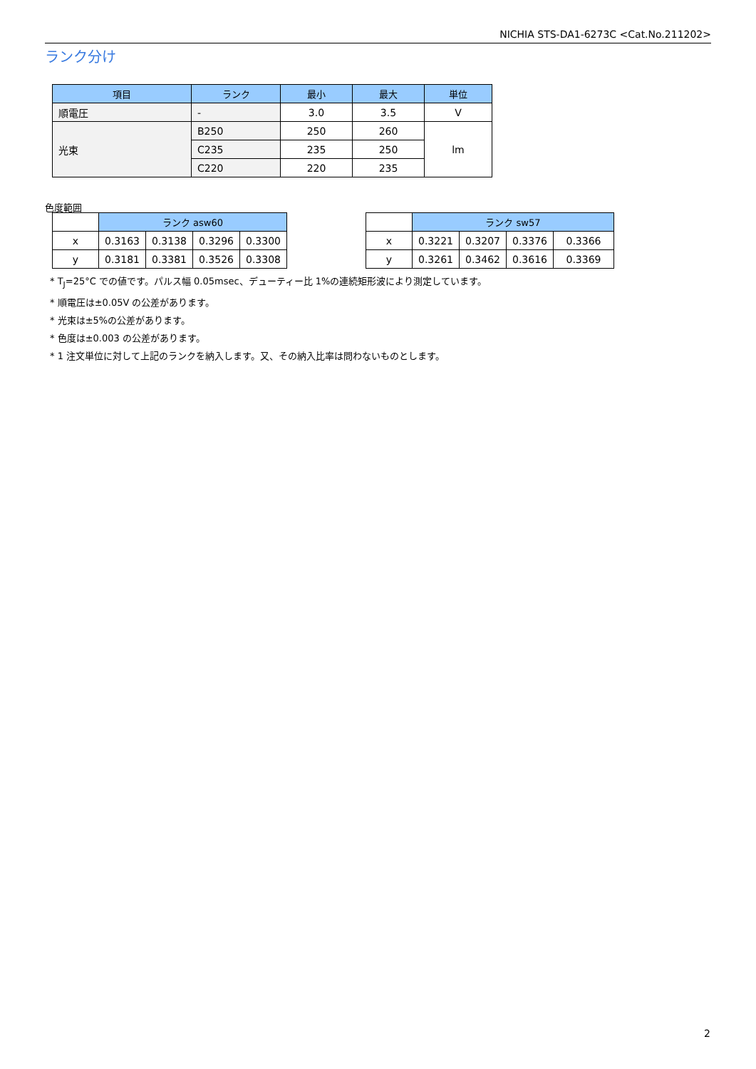NICHIA STS-DA1-6273C <Cat.No.211202>
ランク分け
| 項目 | ランク | 最小 | 最大 | 単位 |
| --- | --- | --- | --- | --- |
| 順電圧 | - | 3.0 | 3.5 | V |
| 光束 | B250 | 250 | 260 | lm |
| | C235 | 235 | 250 | |
| | C220 | 220 | 235 | |
色度範囲
| | ランク asw60 | | | |
| x | 0.3163 | 0.3138 | 0.3296 | 0.3300 |
| y | 0.3181 | 0.3381 | 0.3526 | 0.3308 |
| | ランク sw57 | | | |
| x | 0.3221 | 0.3207 | 0.3376 | 0.3366 |
| y | 0.3261 | 0.3462 | 0.3616 | 0.3369 |
* T<sub>J</sub>=25°C での値です。パルス幅 0.05msec、デューティー比 1%の連続矩形波により測定しています。
* 順電圧は±0.05V の公差があります。
* 光束は±5%の公差があります。
* 色度は±0.003 の公差があります。
* 1 注文単位に対して上記のランクを納入します。又、その納入比率は問わないものとします。
2